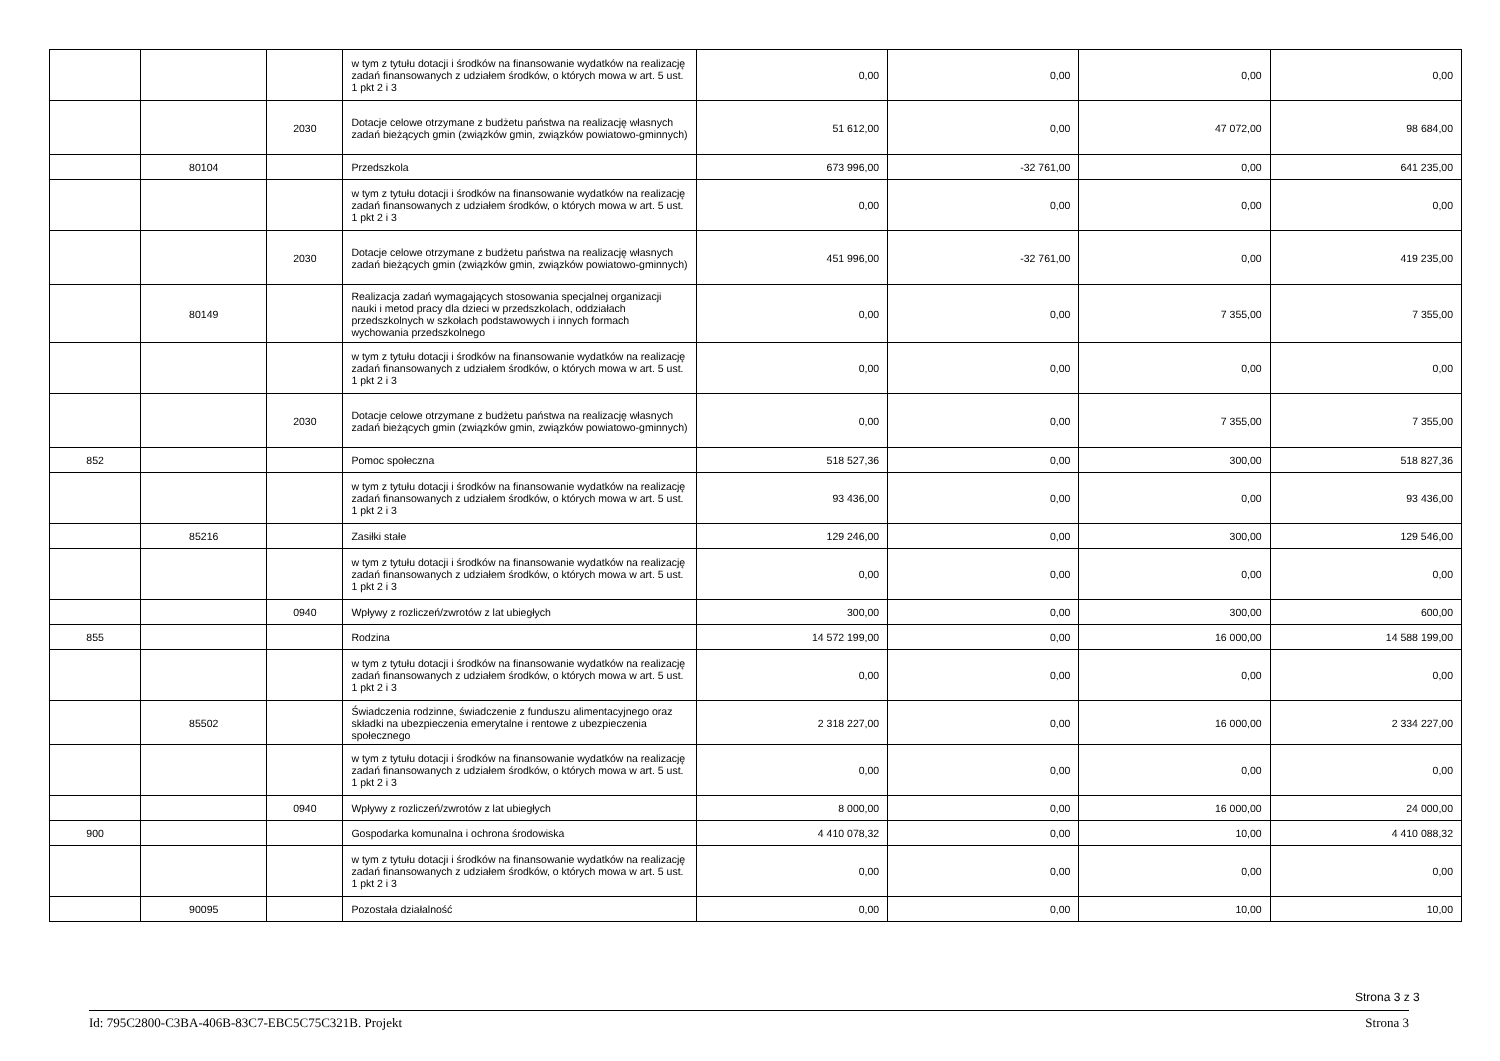| | | | w tym z tytułu dotacji i środków na finansowanie wydatków na realizację zadań finansowanych z udziałem środków, o których mowa w art. 5 ust. 1 pkt 2 i 3 | 0,00 | 0,00 | 0,00 | 0,00 |
| | | 2030 | Dotacje celowe otrzymane z budżetu państwa na realizację własnych zadań bieżących gmin (związków gmin, związków powiatowo-gminnych) | 51 612,00 | 0,00 | 47 072,00 | 98 684,00 |
| | 80104 | | Przedszkola | 673 996,00 | -32 761,00 | 0,00 | 641 235,00 |
| | | | w tym z tytułu dotacji i środków na finansowanie wydatków na realizację zadań finansowanych z udziałem środków, o których mowa w art. 5 ust. 1 pkt 2 i 3 | 0,00 | 0,00 | 0,00 | 0,00 |
| | | 2030 | Dotacje celowe otrzymane z budżetu państwa na realizację własnych zadań bieżących gmin (związków gmin, związków powiatowo-gminnych) | 451 996,00 | -32 761,00 | 0,00 | 419 235,00 |
| | 80149 | | Realizacja zadań wymagających stosowania specjalnej organizacji nauki i metod pracy dla dzieci w przedszkolach, oddziałach przedszkolnych w szkołach podstawowych i innych formach wychowania przedszkolnego | 0,00 | 0,00 | 7 355,00 | 7 355,00 |
| | | | w tym z tytułu dotacji i środków na finansowanie wydatków na realizację zadań finansowanych z udziałem środków, o których mowa w art. 5 ust. 1 pkt 2 i 3 | 0,00 | 0,00 | 0,00 | 0,00 |
| | | 2030 | Dotacje celowe otrzymane z budżetu państwa na realizację własnych zadań bieżących gmin (związków gmin, związków powiatowo-gminnych) | 0,00 | 0,00 | 7 355,00 | 7 355,00 |
| 852 | | | Pomoc społeczna | 518 527,36 | 0,00 | 300,00 | 518 827,36 |
| | | | w tym z tytułu dotacji i środków na finansowanie wydatków na realizację zadań finansowanych z udziałem środków, o których mowa w art. 5 ust. 1 pkt 2 i 3 | 93 436,00 | 0,00 | 0,00 | 93 436,00 |
| | 85216 | | Zasiłki stałe | 129 246,00 | 0,00 | 300,00 | 129 546,00 |
| | | | w tym z tytułu dotacji i środków na finansowanie wydatków na realizację zadań finansowanych z udziałem środków, o których mowa w art. 5 ust. 1 pkt 2 i 3 | 0,00 | 0,00 | 0,00 | 0,00 |
| | | 0940 | Wpływy z rozliczeń/zwrotów z lat ubiegłych | 300,00 | 0,00 | 300,00 | 600,00 |
| 855 | | | Rodzina | 14 572 199,00 | 0,00 | 16 000,00 | 14 588 199,00 |
| | | | w tym z tytułu dotacji i środków na finansowanie wydatków na realizację zadań finansowanych z udziałem środków, o których mowa w art. 5 ust. 1 pkt 2 i 3 | 0,00 | 0,00 | 0,00 | 0,00 |
| | 85502 | | Świadczenia rodzinne, świadczenie z funduszu alimentacyjnego oraz składki na ubezpieczenia emerytalne i rentowe z ubezpieczenia społecznego | 2 318 227,00 | 0,00 | 16 000,00 | 2 334 227,00 |
| | | | w tym z tytułu dotacji i środków na finansowanie wydatków na realizację zadań finansowanych z udziałem środków, o których mowa w art. 5 ust. 1 pkt 2 i 3 | 0,00 | 0,00 | 0,00 | 0,00 |
| | | 0940 | Wpływy z rozliczeń/zwrotów z lat ubiegłych | 8 000,00 | 0,00 | 16 000,00 | 24 000,00 |
| 900 | | | Gospodarka komunalna i ochrona środowiska | 4 410 078,32 | 0,00 | 10,00 | 4 410 088,32 |
| | | | w tym z tytułu dotacji i środków na finansowanie wydatków na realizację zadań finansowanych z udziałem środków, o których mowa w art. 5 ust. 1 pkt 2 i 3 | 0,00 | 0,00 | 0,00 | 0,00 |
| | 90095 | | Pozostała działalność | 0,00 | 0,00 | 10,00 | 10,00 |
Strona 3 z 3
Id: 795C2800-C3BA-406B-83C7-EBC5C75C321B. Projekt Strona 3